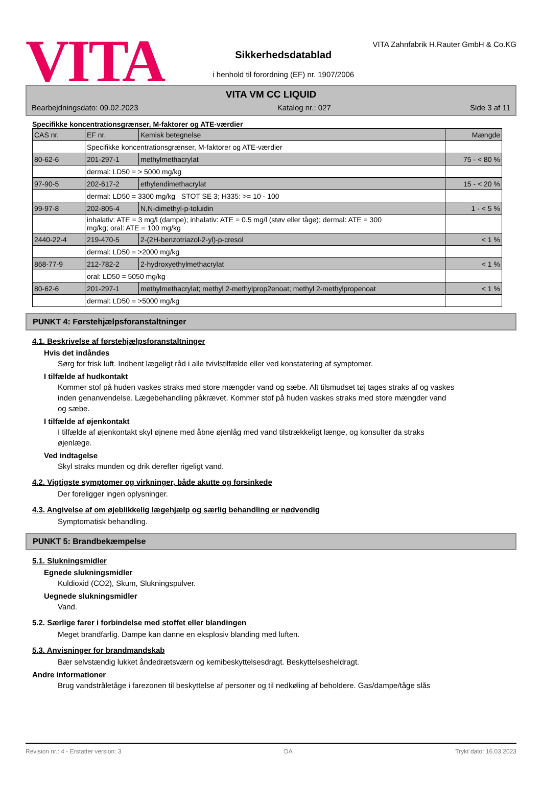VITA
Sikkerhedsdatablad
i henhold til forordning (EF) nr. 1907/2006
VITA Zahnfabrik H.Rauter GmbH & Co.KG
VITA VM CC LIQUID
Bearbejdningsdato: 09.02.2023 Katalog nr.: 027 Side 3 af 11
Specifikke koncentrationsgrænser, M-faktorer og ATE-værdier
| CAS nr. | EF nr. | Kemisk betegnelse | Mængde |
| | Specifikke koncentrationsgrænser, M-faktorer og ATE-værdier | | |
| 80-62-6 | 201-297-1 | methylmethacrylat | 75 - < 80 % |
| | dermal: LD50 = > 5000 mg/kg | | |
| 97-90-5 | 202-617-2 | ethylendimethacrylat | 15 - < 20 % |
| | dermal: LD50 = 3300 mg/kg STOT SE 3; H335: >= 10 - 100 | | |
| 99-97-8 | 202-805-4 | N,N-dimethyl-p-toluidin | 1 - < 5 % |
| | inhalativ: ATE = 3 mg/l (dampe); inhalativ: ATE = 0.5 mg/l (støv eller tåge); dermal: ATE = 300 mg/kg; oral: ATE = 100 mg/kg | | |
| 2440-22-4 | 219-470-5 | 2-(2H-benzotriazol-2-yl)-p-cresol | < 1 % |
| | dermal: LD50 = >2000 mg/kg | | |
| 868-77-9 | 212-782-2 | 2-hydroxyethylmethacrylat | < 1 % |
| | oral: LD50 = 5050 mg/kg | | |
| 80-62-6 | 201-297-1 | methylmethacrylat; methyl 2-methylprop2enoat; methyl 2-methylpropenoat | < 1 % |
| | dermal: LD50 = >5000 mg/kg | | |
PUNKT 4: Førstehjælpsforanstaltninger
4.1. Beskrivelse af førstehjælpsforanstaltninger
Hvis det indåndes
Sørg for frisk luft. Indhent lægeligt råd i alle tvivlstilfælde eller ved konstatering af symptomer.
I tilfælde af hudkontakt
Kommer stof på huden vaskes straks med store mængder vand og sæbe. Alt tilsmudset tøj tages straks af og vaskes inden genanvendelse. Lægebehandling påkrævet. Kommer stof på huden vaskes straks med store mængder vand og sæbe.
I tilfælde af øjenkontakt
I tilfælde af øjenkontakt skyl øjnene med åbne øjenlåg med vand tilstrækkeligt længe, og konsulter da straks øjenlæge.
Ved indtagelse
Skyl straks munden og drik derefter rigeligt vand.
4.2. Vigtigste symptomer og virkninger, både akutte og forsinkede
Der foreligger ingen oplysninger.
4.3. Angivelse af om øjeblikkelig lægehjælp og særlig behandling er nødvendig
Symptomatisk behandling.
PUNKT 5: Brandbekæmpelse
5.1. Slukningsmidler
Egnede slukningsmidler
Kuldioxid (CO2), Skum, Slukningspulver.
Uegnede slukningsmidler
Vand.
5.2. Særlige farer i forbindelse med stoffet eller blandingen
Meget brandfarlig. Dampe kan danne en eksplosiv blanding med luften.
5.3. Anvisninger for brandmandskab
Bær selvstændig lukket åndedrætsværn og kemibeskyttelsesdragt. Beskyttelsesheldragt.
Andre informationer
Brug vandstråletåge i farezonen til beskyttelse af personer og til nedkøling af beholdere. Gas/dampe/tåge slås
Revision nr.: 4 - Erstatter version: 3 DA Trykt dato: 16.03.2023